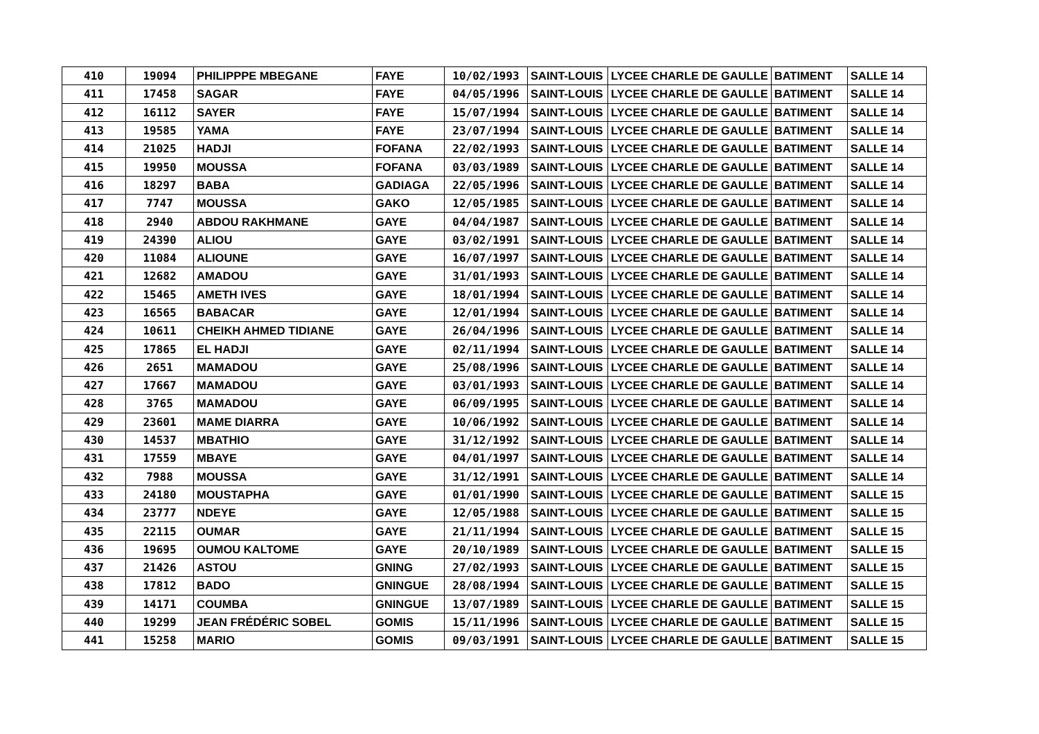| 410 | 19094 | PHILIPPPE MBEGANE | FAYE | 10/02/1993 | SAINT-LOUIS | LYCEE CHARLE DE GAULLE | BATIMENT | SALLE 14 |
| 411 | 17458 | SAGAR | FAYE | 04/05/1996 | SAINT-LOUIS | LYCEE CHARLE DE GAULLE | BATIMENT | SALLE 14 |
| 412 | 16112 | SAYER | FAYE | 15/07/1994 | SAINT-LOUIS | LYCEE CHARLE DE GAULLE | BATIMENT | SALLE 14 |
| 413 | 19585 | YAMA | FAYE | 23/07/1994 | SAINT-LOUIS | LYCEE CHARLE DE GAULLE | BATIMENT | SALLE 14 |
| 414 | 21025 | HADJI | FOFANA | 22/02/1993 | SAINT-LOUIS | LYCEE CHARLE DE GAULLE | BATIMENT | SALLE 14 |
| 415 | 19950 | MOUSSA | FOFANA | 03/03/1989 | SAINT-LOUIS | LYCEE CHARLE DE GAULLE | BATIMENT | SALLE 14 |
| 416 | 18297 | BABA | GADIAGA | 22/05/1996 | SAINT-LOUIS | LYCEE CHARLE DE GAULLE | BATIMENT | SALLE 14 |
| 417 | 7747 | MOUSSA | GAKO | 12/05/1985 | SAINT-LOUIS | LYCEE CHARLE DE GAULLE | BATIMENT | SALLE 14 |
| 418 | 2940 | ABDOU RAKHMANE | GAYE | 04/04/1987 | SAINT-LOUIS | LYCEE CHARLE DE GAULLE | BATIMENT | SALLE 14 |
| 419 | 24390 | ALIOU | GAYE | 03/02/1991 | SAINT-LOUIS | LYCEE CHARLE DE GAULLE | BATIMENT | SALLE 14 |
| 420 | 11084 | ALIOUNE | GAYE | 16/07/1997 | SAINT-LOUIS | LYCEE CHARLE DE GAULLE | BATIMENT | SALLE 14 |
| 421 | 12682 | AMADOU | GAYE | 31/01/1993 | SAINT-LOUIS | LYCEE CHARLE DE GAULLE | BATIMENT | SALLE 14 |
| 422 | 15465 | AMETH IVES | GAYE | 18/01/1994 | SAINT-LOUIS | LYCEE CHARLE DE GAULLE | BATIMENT | SALLE 14 |
| 423 | 16565 | BABACAR | GAYE | 12/01/1994 | SAINT-LOUIS | LYCEE CHARLE DE GAULLE | BATIMENT | SALLE 14 |
| 424 | 10611 | CHEIKH AHMED TIDIANE | GAYE | 26/04/1996 | SAINT-LOUIS | LYCEE CHARLE DE GAULLE | BATIMENT | SALLE 14 |
| 425 | 17865 | EL HADJI | GAYE | 02/11/1994 | SAINT-LOUIS | LYCEE CHARLE DE GAULLE | BATIMENT | SALLE 14 |
| 426 | 2651 | MAMADOU | GAYE | 25/08/1996 | SAINT-LOUIS | LYCEE CHARLE DE GAULLE | BATIMENT | SALLE 14 |
| 427 | 17667 | MAMADOU | GAYE | 03/01/1993 | SAINT-LOUIS | LYCEE CHARLE DE GAULLE | BATIMENT | SALLE 14 |
| 428 | 3765 | MAMADOU | GAYE | 06/09/1995 | SAINT-LOUIS | LYCEE CHARLE DE GAULLE | BATIMENT | SALLE 14 |
| 429 | 23601 | MAME DIARRA | GAYE | 10/06/1992 | SAINT-LOUIS | LYCEE CHARLE DE GAULLE | BATIMENT | SALLE 14 |
| 430 | 14537 | MBATHIO | GAYE | 31/12/1992 | SAINT-LOUIS | LYCEE CHARLE DE GAULLE | BATIMENT | SALLE 14 |
| 431 | 17559 | MBAYE | GAYE | 04/01/1997 | SAINT-LOUIS | LYCEE CHARLE DE GAULLE | BATIMENT | SALLE 14 |
| 432 | 7988 | MOUSSA | GAYE | 31/12/1991 | SAINT-LOUIS | LYCEE CHARLE DE GAULLE | BATIMENT | SALLE 14 |
| 433 | 24180 | MOUSTAPHA | GAYE | 01/01/1990 | SAINT-LOUIS | LYCEE CHARLE DE GAULLE | BATIMENT | SALLE 15 |
| 434 | 23777 | NDEYE | GAYE | 12/05/1988 | SAINT-LOUIS | LYCEE CHARLE DE GAULLE | BATIMENT | SALLE 15 |
| 435 | 22115 | OUMAR | GAYE | 21/11/1994 | SAINT-LOUIS | LYCEE CHARLE DE GAULLE | BATIMENT | SALLE 15 |
| 436 | 19695 | OUMOU KALTOME | GAYE | 20/10/1989 | SAINT-LOUIS | LYCEE CHARLE DE GAULLE | BATIMENT | SALLE 15 |
| 437 | 21426 | ASTOU | GNING | 27/02/1993 | SAINT-LOUIS | LYCEE CHARLE DE GAULLE | BATIMENT | SALLE 15 |
| 438 | 17812 | BADO | GNINGUE | 28/08/1994 | SAINT-LOUIS | LYCEE CHARLE DE GAULLE | BATIMENT | SALLE 15 |
| 439 | 14171 | COUMBA | GNINGUE | 13/07/1989 | SAINT-LOUIS | LYCEE CHARLE DE GAULLE | BATIMENT | SALLE 15 |
| 440 | 19299 | JEAN FRÉDÉRIC SOBEL | GOMIS | 15/11/1996 | SAINT-LOUIS | LYCEE CHARLE DE GAULLE | BATIMENT | SALLE 15 |
| 441 | 15258 | MARIO | GOMIS | 09/03/1991 | SAINT-LOUIS | LYCEE CHARLE DE GAULLE | BATIMENT | SALLE 15 |